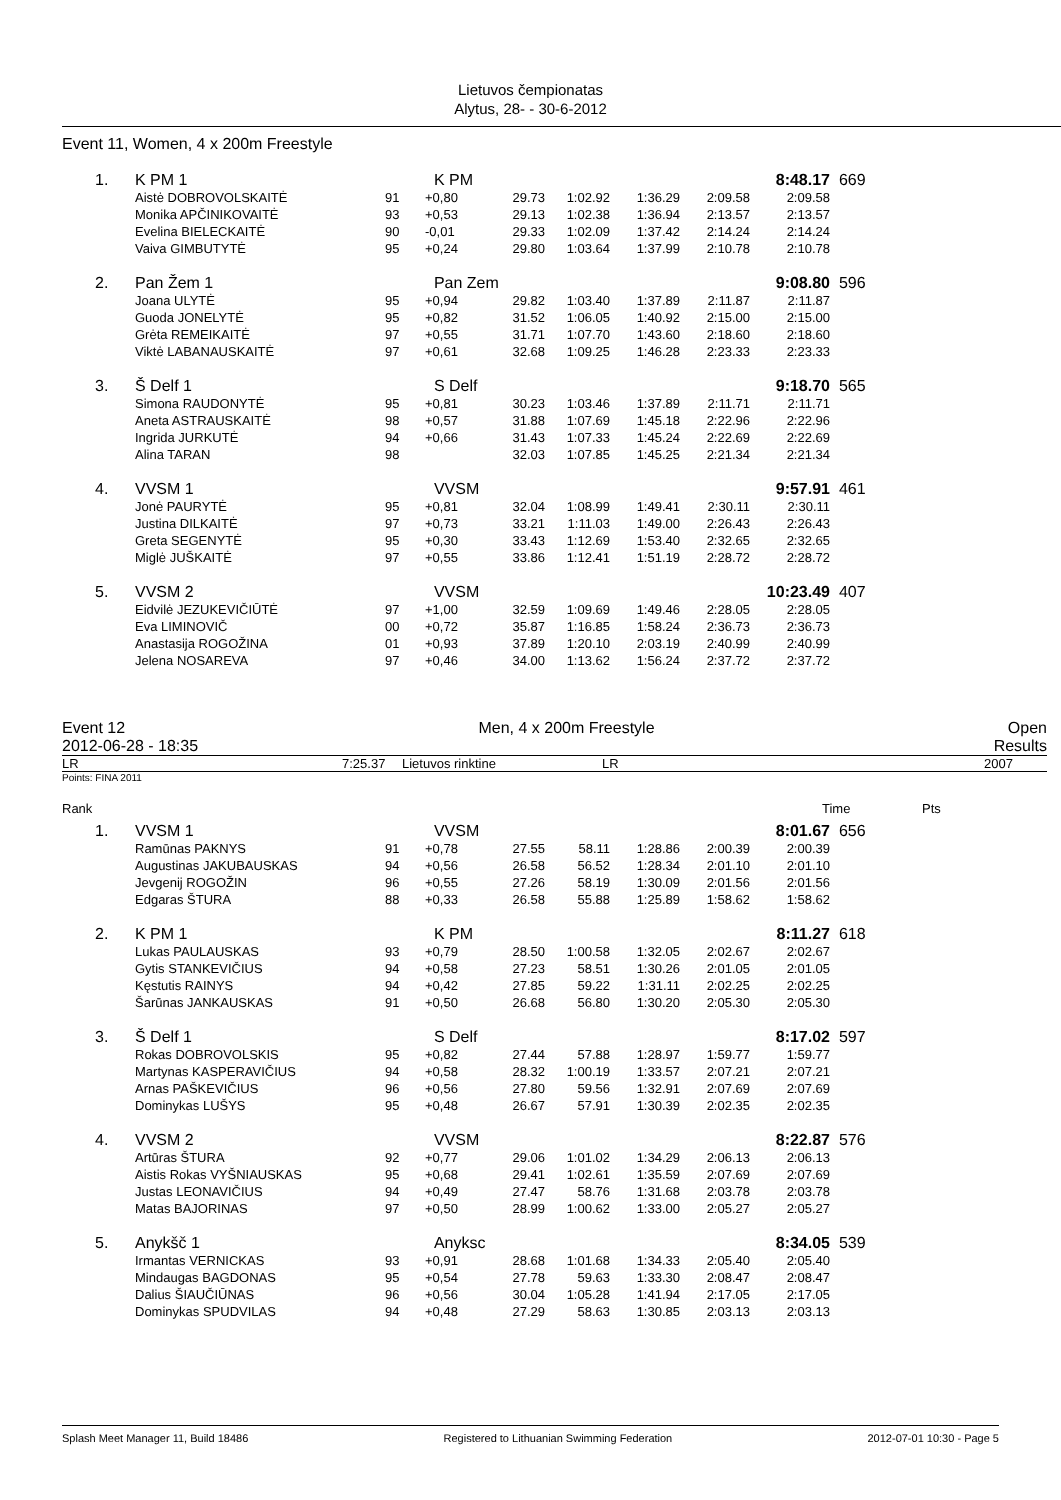Lietuvos čempionatas
Alytus, 28- - 30-6-2012
Event 11, Women, 4 x 200m Freestyle
| 1. | K PM 1 | | K PM | | | | | 8:48.17 | 669 |
| | Aistė DOBROVOLSKAITĖ | 91 | +0,80 | 29.73 | 1:02.92 | 1:36.29 | 2:09.58 | 2:09.58 | |
| | Monika APČINIKOVAITĖ | 93 | +0,53 | 29.13 | 1:02.38 | 1:36.94 | 2:13.57 | 2:13.57 | |
| | Evelina BIELECKAITĖ | 90 | -0,01 | 29.33 | 1:02.09 | 1:37.42 | 2:14.24 | 2:14.24 | |
| | Vaiva GIMBUTYTĖ | 95 | +0,24 | 29.80 | 1:03.64 | 1:37.99 | 2:10.78 | 2:10.78 | |
| 2. | Pan Žem 1 | | Pan Zem | | | | | 9:08.80 | 596 |
| | Joana ULYTĖ | 95 | +0,94 | 29.82 | 1:03.40 | 1:37.89 | 2:11.87 | 2:11.87 | |
| | Guoda JONELYTĖ | 95 | +0,82 | 31.52 | 1:06.05 | 1:40.92 | 2:15.00 | 2:15.00 | |
| | Grėta REMEIKAITĖ | 97 | +0,55 | 31.71 | 1:07.70 | 1:43.60 | 2:18.60 | 2:18.60 | |
| | Viktė LABANAUSKAITĖ | 97 | +0,61 | 32.68 | 1:09.25 | 1:46.28 | 2:23.33 | 2:23.33 | |
| 3. | Š Delf 1 | | S Delf | | | | | 9:18.70 | 565 |
| | Simona RAUDONYTĖ | 95 | +0,81 | 30.23 | 1:03.46 | 1:37.89 | 2:11.71 | 2:11.71 | |
| | Aneta ASTRAUSKAITĖ | 98 | +0,57 | 31.88 | 1:07.69 | 1:45.18 | 2:22.96 | 2:22.96 | |
| | Ingrida JURKUTĖ | 94 | +0,66 | 31.43 | 1:07.33 | 1:45.24 | 2:22.69 | 2:22.69 | |
| | Alina TARAN | 98 | | 32.03 | 1:07.85 | 1:45.25 | 2:21.34 | 2:21.34 | |
| 4. | VVSM 1 | | VVSM | | | | | 9:57.91 | 461 |
| | Jonė PAURYTĖ | 95 | +0,81 | 32.04 | 1:08.99 | 1:49.41 | 2:30.11 | 2:30.11 | |
| | Justina DILKAITĖ | 97 | +0,73 | 33.21 | 1:11.03 | 1:49.00 | 2:26.43 | 2:26.43 | |
| | Greta SEGENYTĖ | 95 | +0,30 | 33.43 | 1:12.69 | 1:53.40 | 2:32.65 | 2:32.65 | |
| | Miglė JUŠKAITĖ | 97 | +0,55 | 33.86 | 1:12.41 | 1:51.19 | 2:28.72 | 2:28.72 | |
| 5. | VVSM 2 | | VVSM | | | | | 10:23.49 | 407 |
| | Eidvilė JEZUKEVIČIŪTĖ | 97 | +1,00 | 32.59 | 1:09.69 | 1:49.46 | 2:28.05 | 2:28.05 | |
| | Eva LIMINOVIČ | 00 | +0,72 | 35.87 | 1:16.85 | 1:58.24 | 2:36.73 | 2:36.73 | |
| | Anastasija ROGOŽINA | 01 | +0,93 | 37.89 | 1:20.10 | 2:03.19 | 2:40.99 | 2:40.99 | |
| | Jelena NOSAREVA | 97 | +0,46 | 34.00 | 1:13.62 | 1:56.24 | 2:37.72 | 2:37.72 | |
Event 12 Men, 4 x 200m Freestyle Open
2012-06-28 - 18:35 Results
LR 7:25.37 Lietuvos rinktine LR 2007
Points: FINA 2011
Rank Time Pts
| 1. | VVSM 1 | | VVSM | | | | | 8:01.67 | 656 |
| | Ramūnas PAKNYS | 91 | +0,78 | 27.55 | 58.11 | 1:28.86 | 2:00.39 | 2:00.39 | |
| | Augustinas JAKUBAUSKAS | 94 | +0,56 | 26.58 | 56.52 | 1:28.34 | 2:01.10 | 2:01.10 | |
| | Jevgenij ROGOŽIN | 96 | +0,55 | 27.26 | 58.19 | 1:30.09 | 2:01.56 | 2:01.56 | |
| | Edgaras ŠTURA | 88 | +0,33 | 26.58 | 55.88 | 1:25.89 | 1:58.62 | 1:58.62 | |
| 2. | K PM 1 | | K PM | | | | | 8:11.27 | 618 |
| | Lukas PAULAUSKAS | 93 | +0,79 | 28.50 | 1:00.58 | 1:32.05 | 2:02.67 | 2:02.67 | |
| | Gytis STANKEVIČIUS | 94 | +0,58 | 27.23 | 58.51 | 1:30.26 | 2:01.05 | 2:01.05 | |
| | Kęstutis RAINYS | 94 | +0,42 | 27.85 | 59.22 | 1:31.11 | 2:02.25 | 2:02.25 | |
| | Šarūnas JANKAUSKAS | 91 | +0,50 | 26.68 | 56.80 | 1:30.20 | 2:05.30 | 2:05.30 | |
| 3. | Š Delf 1 | | S Delf | | | | | 8:17.02 | 597 |
| | Rokas DOBROVOLSKIS | 95 | +0,82 | 27.44 | 57.88 | 1:28.97 | 1:59.77 | 1:59.77 | |
| | Martynas KASPERAVIČIUS | 94 | +0,58 | 28.32 | 1:00.19 | 1:33.57 | 2:07.21 | 2:07.21 | |
| | Arnas PAŠKEVIČIUS | 96 | +0,56 | 27.80 | 59.56 | 1:32.91 | 2:07.69 | 2:07.69 | |
| | Dominykas LUŠYS | 95 | +0,48 | 26.67 | 57.91 | 1:30.39 | 2:02.35 | 2:02.35 | |
| 4. | VVSM 2 | | VVSM | | | | | 8:22.87 | 576 |
| | Artūras ŠTURA | 92 | +0,77 | 29.06 | 1:01.02 | 1:34.29 | 2:06.13 | 2:06.13 | |
| | Aistis Rokas VYŠNIAUSKAS | 95 | +0,68 | 29.41 | 1:02.61 | 1:35.59 | 2:07.69 | 2:07.69 | |
| | Justas LEONAVIČIUS | 94 | +0,49 | 27.47 | 58.76 | 1:31.68 | 2:03.78 | 2:03.78 | |
| | Matas BAJORINAS | 97 | +0,50 | 28.99 | 1:00.62 | 1:33.00 | 2:05.27 | 2:05.27 | |
| 5. | Anykšč 1 | | Anyksc | | | | | 8:34.05 | 539 |
| | Irmantas VERNICKAS | 93 | +0,91 | 28.68 | 1:01.68 | 1:34.33 | 2:05.40 | 2:05.40 | |
| | Mindaugas BAGDONAS | 95 | +0,54 | 27.78 | 59.63 | 1:33.30 | 2:08.47 | 2:08.47 | |
| | Dalius ŠIAUČIŪNAS | 96 | +0,56 | 30.04 | 1:05.28 | 1:41.94 | 2:17.05 | 2:17.05 | |
| | Dominykas SPUDVILAS | 94 | +0,48 | 27.29 | 58.63 | 1:30.85 | 2:03.13 | 2:03.13 | |
Splash Meet Manager 11, Build 18486 Registered to Lithuanian Swimming Federation 2012-07-01 10:30 - Page 5